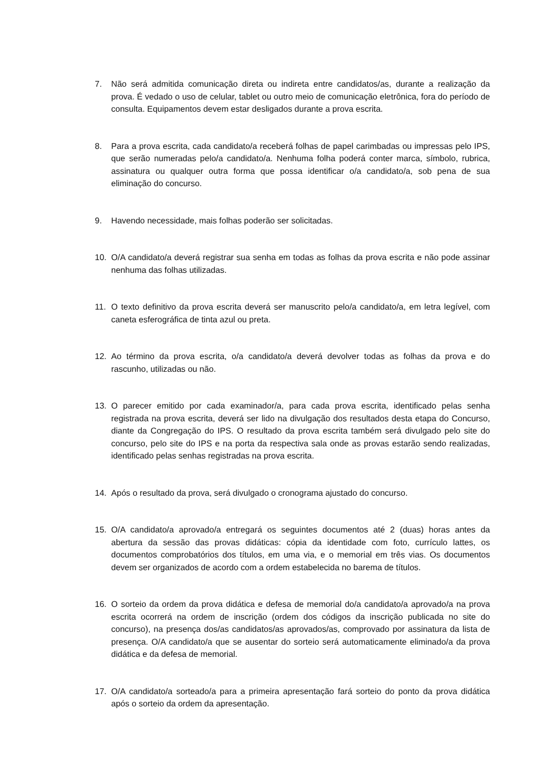7. Não será admitida comunicação direta ou indireta entre candidatos/as, durante a realização da prova. É vedado o uso de celular, tablet ou outro meio de comunicação eletrônica, fora do período de consulta. Equipamentos devem estar desligados durante a prova escrita.
8. Para a prova escrita, cada candidato/a receberá folhas de papel carimbadas ou impressas pelo IPS, que serão numeradas pelo/a candidato/a. Nenhuma folha poderá conter marca, símbolo, rubrica, assinatura ou qualquer outra forma que possa identificar o/a candidato/a, sob pena de sua eliminação do concurso.
9. Havendo necessidade, mais folhas poderão ser solicitadas.
10. O/A candidato/a deverá registrar sua senha em todas as folhas da prova escrita e não pode assinar nenhuma das folhas utilizadas.
11. O texto definitivo da prova escrita deverá ser manuscrito pelo/a candidato/a, em letra legível, com caneta esferográfica de tinta azul ou preta.
12. Ao término da prova escrita, o/a candidato/a deverá devolver todas as folhas da prova e do rascunho, utilizadas ou não.
13. O parecer emitido por cada examinador/a, para cada prova escrita, identificado pelas senha registrada na prova escrita, deverá ser lido na divulgação dos resultados desta etapa do Concurso, diante da Congregação do IPS. O resultado da prova escrita também será divulgado pelo site do concurso, pelo site do IPS e na porta da respectiva sala onde as provas estarão sendo realizadas, identificado pelas senhas registradas na prova escrita.
14. Após o resultado da prova, será divulgado o cronograma ajustado do concurso.
15. O/A candidato/a aprovado/a entregará os seguintes documentos até 2 (duas) horas antes da abertura da sessão das provas didáticas: cópia da identidade com foto, currículo lattes, os documentos comprobatórios dos títulos, em uma via, e o memorial em três vias. Os documentos devem ser organizados de acordo com a ordem estabelecida no barema de títulos.
16. O sorteio da ordem da prova didática e defesa de memorial do/a candidato/a aprovado/a na prova escrita ocorrerá na ordem de inscrição (ordem dos códigos da inscrição publicada no site do concurso), na presença dos/as candidatos/as aprovados/as, comprovado por assinatura da lista de presença. O/A candidato/a que se ausentar do sorteio será automaticamente eliminado/a da prova didática e da defesa de memorial.
17. O/A candidato/a sorteado/a para a primeira apresentação fará sorteio do ponto da prova didática após o sorteio da ordem da apresentação.